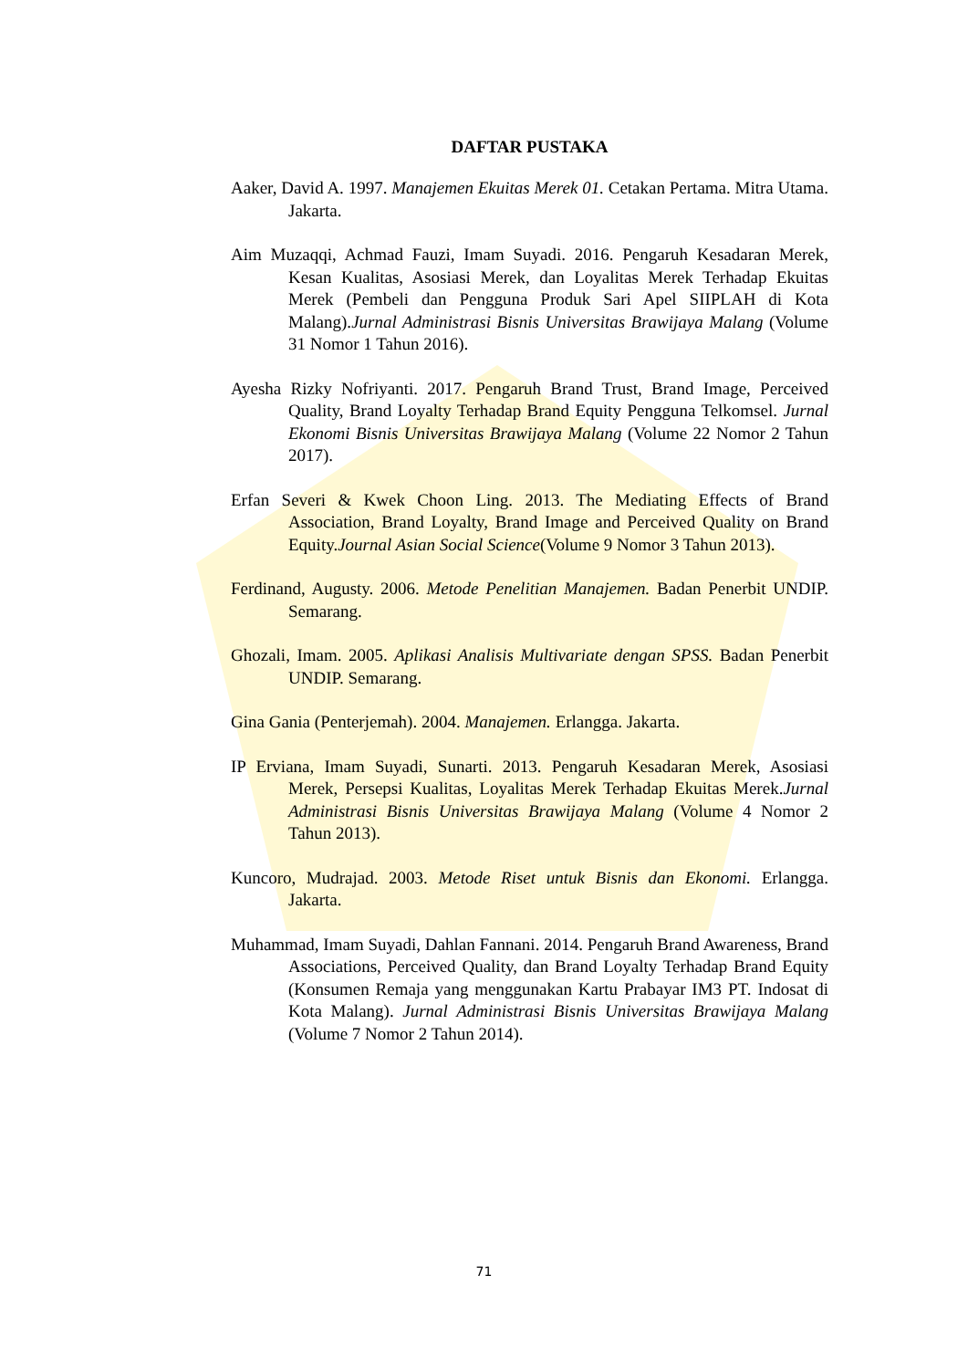DAFTAR PUSTAKA
Aaker, David A. 1997. Manajemen Ekuitas Merek 01. Cetakan Pertama. Mitra Utama. Jakarta.
Aim Muzaqqi, Achmad Fauzi, Imam Suyadi. 2016. Pengaruh Kesadaran Merek, Kesan Kualitas, Asosiasi Merek, dan Loyalitas Merek Terhadap Ekuitas Merek (Pembeli dan Pengguna Produk Sari Apel SIIPLAH di Kota Malang).Jurnal Administrasi Bisnis Universitas Brawijaya Malang (Volume 31 Nomor 1 Tahun 2016).
Ayesha Rizky Nofriyanti. 2017. Pengaruh Brand Trust, Brand Image, Perceived Quality, Brand Loyalty Terhadap Brand Equity Pengguna Telkomsel. Jurnal Ekonomi Bisnis Universitas Brawijaya Malang (Volume 22 Nomor 2 Tahun 2017).
Erfan Severi & Kwek Choon Ling. 2013. The Mediating Effects of Brand Association, Brand Loyalty, Brand Image and Perceived Quality on Brand Equity.Journal Asian Social Science(Volume 9 Nomor 3 Tahun 2013).
Ferdinand, Augusty. 2006. Metode Penelitian Manajemen. Badan Penerbit UNDIP. Semarang.
Ghozali, Imam. 2005. Aplikasi Analisis Multivariate dengan SPSS. Badan Penerbit UNDIP. Semarang.
Gina Gania (Penterjemah). 2004. Manajemen. Erlangga. Jakarta.
IP Erviana, Imam Suyadi, Sunarti. 2013. Pengaruh Kesadaran Merek, Asosiasi Merek, Persepsi Kualitas, Loyalitas Merek Terhadap Ekuitas Merek.Jurnal Administrasi Bisnis Universitas Brawijaya Malang (Volume 4 Nomor 2 Tahun 2013).
Kuncoro, Mudrajad. 2003. Metode Riset untuk Bisnis dan Ekonomi. Erlangga. Jakarta.
Muhammad, Imam Suyadi, Dahlan Fannani. 2014. Pengaruh Brand Awareness, Brand Associations, Perceived Quality, dan Brand Loyalty Terhadap Brand Equity (Konsumen Remaja yang menggunakan Kartu Prabayar IM3 PT. Indosat di Kota Malang). Jurnal Administrasi Bisnis Universitas Brawijaya Malang (Volume 7 Nomor 2 Tahun 2014).
71